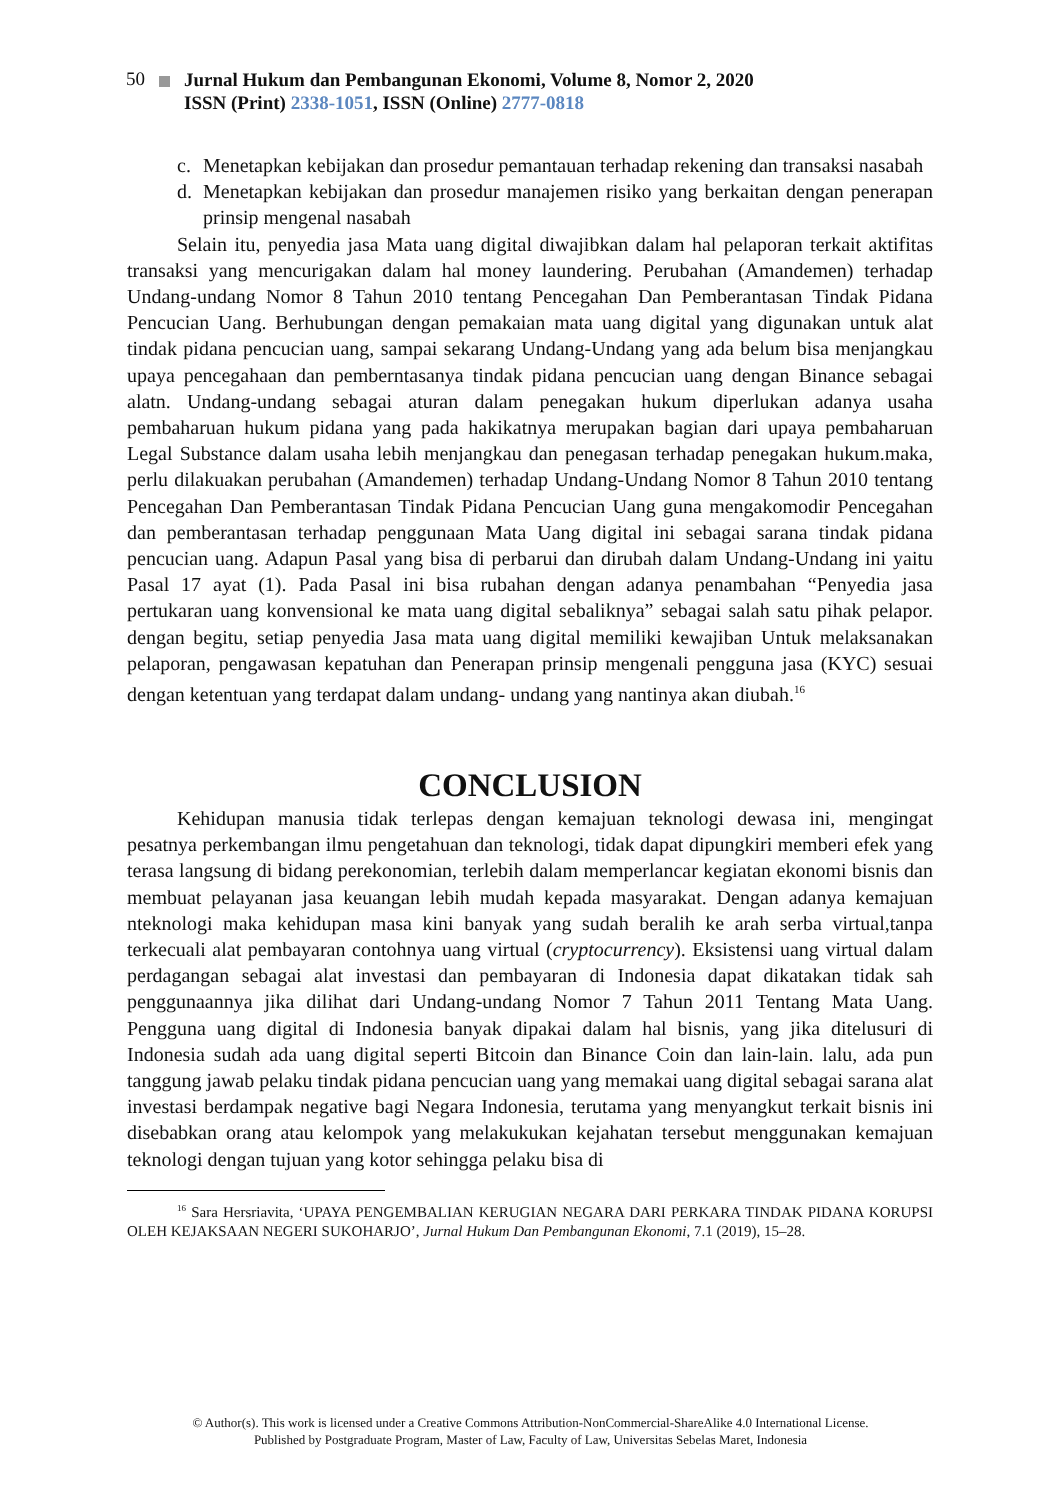50 Jurnal Hukum dan Pembangunan Ekonomi, Volume 8, Nomor 2, 2020
ISSN (Print) 2338-1051, ISSN (Online) 2777-0818
c. Menetapkan kebijakan dan prosedur pemantauan terhadap rekening dan transaksi nasabah
d. Menetapkan kebijakan dan prosedur manajemen risiko yang berkaitan dengan penerapan prinsip mengenal nasabah
Selain itu, penyedia jasa Mata uang digital diwajibkan dalam hal pelaporan terkait aktifitas transaksi yang mencurigakan dalam hal money laundering. Perubahan (Amandemen) terhadap Undang-undang Nomor 8 Tahun 2010 tentang Pencegahan Dan Pemberantasan Tindak Pidana Pencucian Uang. Berhubungan dengan pemakaian mata uang digital yang digunakan untuk alat tindak pidana pencucian uang, sampai sekarang Undang-Undang yang ada belum bisa menjangkau upaya pencegahaan dan pemberntasanya tindak pidana pencucian uang dengan Binance sebagai alatn. Undang-undang sebagai aturan dalam penegakan hukum diperlukan adanya usaha pembaharuan hukum pidana yang pada hakikatnya merupakan bagian dari upaya pembaharuan Legal Substance dalam usaha lebih menjangkau dan penegasan terhadap penegakan hukum.maka, perlu dilakuakan perubahan (Amandemen) terhadap Undang-Undang Nomor 8 Tahun 2010 tentang Pencegahan Dan Pemberantasan Tindak Pidana Pencucian Uang guna mengakomodir Pencegahan dan pemberantasan terhadap penggunaan Mata Uang digital ini sebagai sarana tindak pidana pencucian uang. Adapun Pasal yang bisa di perbarui dan dirubah dalam Undang-Undang ini yaitu Pasal 17 ayat (1). Pada Pasal ini bisa rubahan dengan adanya penambahan “Penyedia jasa pertukaran uang konvensional ke mata uang digital sebaliknya” sebagai salah satu pihak pelapor. dengan begitu, setiap penyedia Jasa mata uang digital memiliki kewajiban Untuk melaksanakan pelaporan, pengawasan kepatuhan dan Penerapan prinsip mengenali pengguna jasa (KYC) sesuai dengan ketentuan yang terdapat dalam undang- undang yang nantinya akan diubah.<sup>16</sup>
CONCLUSION
Kehidupan manusia tidak terlepas dengan kemajuan teknologi dewasa ini, mengingat pesatnya perkembangan ilmu pengetahuan dan teknologi, tidak dapat dipungkiri memberi efek yang terasa langsung di bidang perekonomian, terlebih dalam memperlancar kegiatan ekonomi bisnis dan membuat pelayanan jasa keuangan lebih mudah kepada masyarakat. Dengan adanya kemajuan nteknologi maka kehidupan masa kini banyak yang sudah beralih ke arah serba virtual,tanpa terkecuali alat pembayaran contohnya uang virtual (cryptocurrency). Eksistensi uang virtual dalam perdagangan sebagai alat investasi dan pembayaran di Indonesia dapat dikatakan tidak sah penggunaannya jika dilihat dari Undang-undang Nomor 7 Tahun 2011 Tentang Mata Uang. Pengguna uang digital di Indonesia banyak dipakai dalam hal bisnis, yang jika ditelusuri di Indonesia sudah ada uang digital seperti Bitcoin dan Binance Coin dan lain-lain. lalu, ada pun tanggung jawab pelaku tindak pidana pencucian uang yang memakai uang digital sebagai sarana alat investasi berdampak negative bagi Negara Indonesia, terutama yang menyangkut terkait bisnis ini disebabkan orang atau kelompok yang melakukukan kejahatan tersebut menggunakan kemajuan teknologi dengan tujuan yang kotor sehingga pelaku bisa di
<sup>16</sup> Sara Hersriavita, ‘UPAYA PENGEMBALIAN KERUGIAN NEGARA DARI PERKARA TINDAK PIDANA KORUPSI OLEH KEJAKSAAN NEGERI SUKOHARJO’, Jurnal Hukum Dan Pembangunan Ekonomi, 7.1 (2019), 15–28.
© Author(s). This work is licensed under a Creative Commons Attribution-NonCommercial-ShareAlike 4.0 International License.
Published by Postgraduate Program, Master of Law, Faculty of Law, Universitas Sebelas Maret, Indonesia